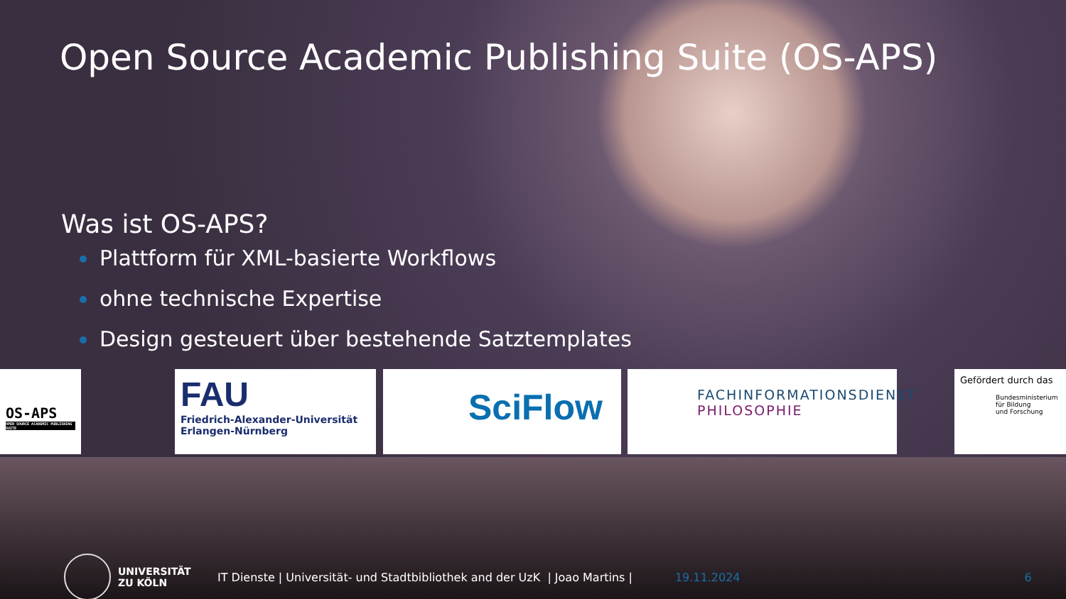Open Source Academic Publishing Suite (OS-APS)
Was ist OS-APS?
Plattform für XML-basierte Workflows
ohne technische Expertise
Design gesteuert über bestehende Satztemplates
OS-APS
OPEN SOURCE ACADEMIC PUBLISHING SUITE
FAU
Friedrich-Alexander-Universität
Erlangen-Nürnberg
SciFlow
FACHINFORMATIONSDIENST
PHILOSOPHIE
Gefördert durch das
Bundesministerium
für Bildung
und Forschung
UNIVERSITÄT
ZU KÖLN
IT Dienste | Universität- und Stadtbibliothek and der UzK | Joao Martins |
19.11.2024 6